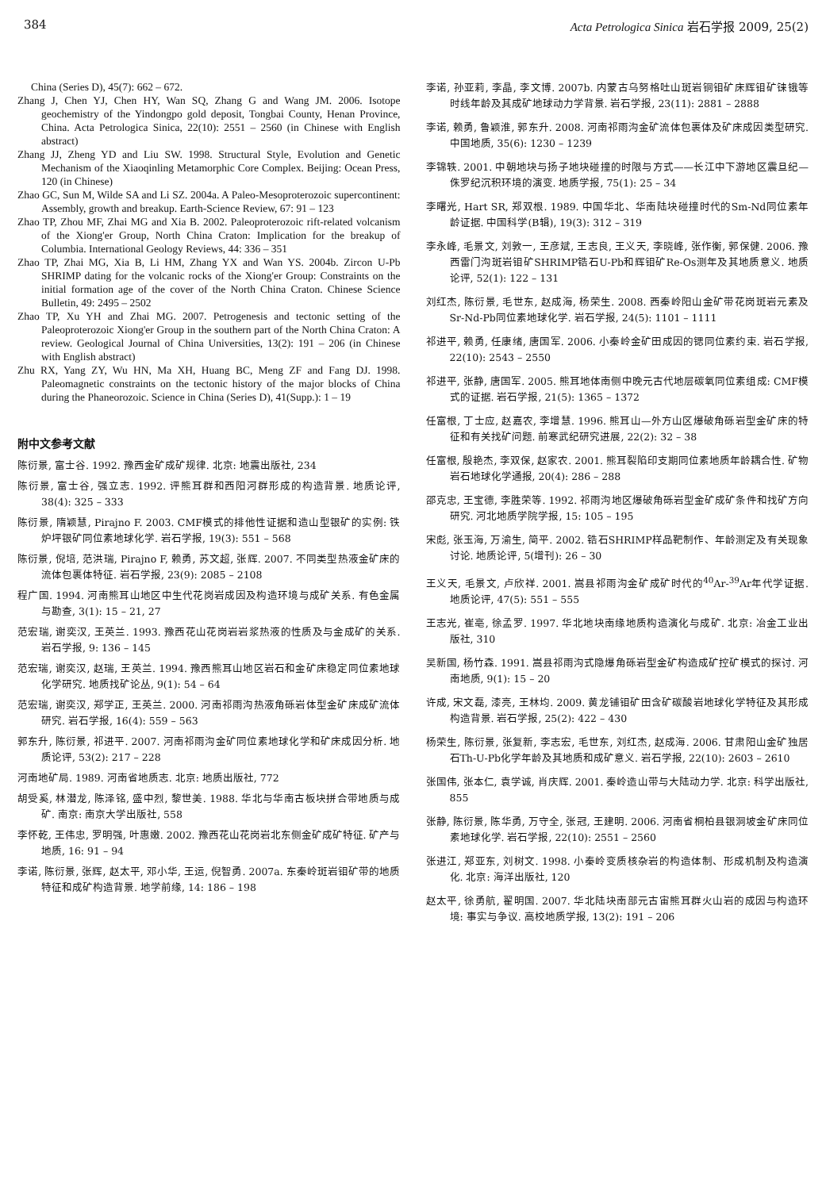384 Acta Petrologica Sinica 岩石学报 2009, 25(2)
China (Series D), 45(7): 662 – 672.
Zhang J, Chen YJ, Chen HY, Wan SQ, Zhang G and Wang JM. 2006. Isotope geochemistry of the Yindongpo gold deposit, Tongbai County, Henan Province, China. Acta Petrologica Sinica, 22(10): 2551 – 2560 (in Chinese with English abstract)
Zhang JJ, Zheng YD and Liu SW. 1998. Structural Style, Evolution and Genetic Mechanism of the Xiaoqinling Metamorphic Core Complex. Beijing: Ocean Press, 120 (in Chinese)
Zhao GC, Sun M, Wilde SA and Li SZ. 2004a. A Paleo-Mesoproterozoic supercontinent: Assembly, growth and breakup. Earth-Science Review, 67: 91 – 123
Zhao TP, Zhou MF, Zhai MG and Xia B. 2002. Paleoproterozoic rift-related volcanism of the Xiong'er Group, North China Craton: Implication for the breakup of Columbia. International Geology Reviews, 44: 336 – 351
Zhao TP, Zhai MG, Xia B, Li HM, Zhang YX and Wan YS. 2004b. Zircon U-Pb SHRIMP dating for the volcanic rocks of the Xiong'er Group: Constraints on the initial formation age of the cover of the North China Craton. Chinese Science Bulletin, 49: 2495 – 2502
Zhao TP, Xu YH and Zhai MG. 2007. Petrogenesis and tectonic setting of the Paleoproterozoic Xiong'er Group in the southern part of the North China Craton: A review. Geological Journal of China Universities, 13(2): 191 – 206 (in Chinese with English abstract)
Zhu RX, Yang ZY, Wu HN, Ma XH, Huang BC, Meng ZF and Fang DJ. 1998. Paleomagnetic constraints on the tectonic history of the major blocks of China during the Phaneorozoic. Science in China (Series D), 41(Supp.): 1 – 19
附中文参考文献
陈衍景, 富士谷. 1992. 豫西金矿成矿规律. 北京: 地震出版社, 234
陈衍景, 富士谷, 强立志. 1992. 评熊耳群和西阳河群形成的构造背景. 地质论评, 38(4): 325 – 333
陈衍景, 隋颖慧, Pirajno F. 2003. CMF模式的排他性证据和造山型银矿的实例: 铁炉坪银矿同位素地球化学. 岩石学报, 19(3): 551 – 568
陈衍景, 倪培, 范洪瑞, Pirajno F, 赖勇, 苏文超, 张辉. 2007. 不同类型热液金矿床的流体包裹体特征. 岩石学报, 23(9): 2085 – 2108
程广国. 1994. 河南熊耳山地区中生代花岗岩成因及构造环境与成矿关系. 有色金属与勘查, 3(1): 15 – 21, 27
范宏瑞, 谢奕汉, 王英兰. 1993. 豫西花山花岗岩岩浆热液的性质及与金成矿的关系. 岩石学报, 9: 136 – 145
范宏瑞, 谢奕汉, 赵瑞, 王英兰. 1994. 豫西熊耳山地区岩石和金矿床稳定同位素地球化学研究. 地质找矿论丛, 9(1): 54 – 64
范宏瑞, 谢奕汉, 郑学正, 王英兰. 2000. 河南祁雨沟热液角砾岩体型金矿床成矿流体研究. 岩石学报, 16(4): 559 – 563
郭东升, 陈衍景, 祁进平. 2007. 河南祁雨沟金矿同位素地球化学和矿床成因分析. 地质论评, 53(2): 217 – 228
河南地矿局. 1989. 河南省地质志. 北京: 地质出版社, 772
胡受奚, 林潜龙, 陈泽铭, 盛中烈, 黎世美. 1988. 华北与华南古板块拼合带地质与成矿. 南京: 南京大学出版社, 558
李怀乾, 王伟忠, 罗明强, 叶惠嫩. 2002. 豫西花山花岗岩北东侧金矿成矿特征. 矿产与地质, 16: 91 – 94
李诺, 陈衍景, 张辉, 赵太平, 邓小华, 王运, 倪智勇. 2007a. 东秦岭斑岩钼矿带的地质特征和成矿构造背景. 地学前缘, 14: 186 – 198
李诺, 孙亚莉, 李晶, 李文博. 2007b. 内蒙古乌努格吐山斑岩铜钼矿床辉钼矿铼锇等时线年龄及其成矿地球动力学背景. 岩石学报, 23(11): 2881 – 2888
李诺, 赖勇, 鲁颖淮, 郭东升. 2008. 河南祁雨沟金矿流体包裹体及矿床成因类型研究. 中国地质, 35(6): 1230 – 1239
李锦轶. 2001. 中朝地块与扬子地块碰撞的时限与方式——长江中下游地区震旦纪—侏罗纪沉积环境的演变. 地质学报, 75(1): 25 – 34
李曙光, Hart SR, 郑双根. 1989. 中国华北、华南陆块碰撞时代的Sm-Nd同位素年龄证据. 中国科学(B辑), 19(3): 312 – 319
李永峰, 毛景文, 刘敦一, 王彦斌, 王志良, 王义天, 李晓峰, 张作衡, 郭保健. 2006. 豫西雷门沟斑岩钼矿SHRIMP锆石U-Pb和辉钼矿Re-Os测年及其地质意义. 地质论评, 52(1): 122 – 131
刘红杰, 陈衍景, 毛世东, 赵成海, 杨荣生. 2008. 西秦岭阳山金矿带花岗斑岩元素及Sr-Nd-Pb同位素地球化学. 岩石学报, 24(5): 1101 – 1111
祁进平, 赖勇, 任康绪, 唐国军. 2006. 小秦岭金矿田成因的锶同位素约束. 岩石学报, 22(10): 2543 – 2550
祁进平, 张静, 唐国军. 2005. 熊耳地体南侧中晚元古代地层碳氧同位素组成: CMF模式的证据. 岩石学报, 21(5): 1365 – 1372
任富根, 丁士应, 赵嘉农, 李增慧. 1996. 熊耳山—外方山区爆破角砾岩型金矿床的特征和有关找矿问题. 前寒武纪研究进展, 22(2): 32 – 38
任富根, 殷艳杰, 李双保, 赵家农. 2001. 熊耳裂陷印支期同位素地质年龄耦合性. 矿物岩石地球化学通报, 20(4): 286 – 288
邵克忠, 王宝德, 李胜荣等. 1992. 祁雨沟地区爆破角砾岩型金矿成矿条件和找矿方向研究. 河北地质学院学报, 15: 105 – 195
宋彪, 张玉海, 万渝生, 简平. 2002. 锆石SHRIMP样品靶制作、年龄测定及有关现象讨论. 地质论评, 5(增刊): 26 – 30
王义天, 毛景文, 卢欣祥. 2001. 嵩县祁雨沟金矿成矿时代的<sup>40</sup>Ar-<sup>39</sup>Ar年代学证据. 地质论评, 47(5): 551 – 555
王志光, 崔亳, 徐孟罗. 1997. 华北地块南缘地质构造演化与成矿. 北京: 冶金工业出版社, 310
吴新国, 杨竹森. 1991. 嵩县祁雨沟式隐爆角砾岩型金矿构造成矿控矿模式的探讨. 河南地质, 9(1): 15 – 20
许成, 宋文磊, 漆亮, 王林均. 2009. 黄龙铺钼矿田含矿碳酸岩地球化学特征及其形成构造背景. 岩石学报, 25(2): 422 – 430
杨荣生, 陈衍景, 张复新, 李志宏, 毛世东, 刘红杰, 赵成海. 2006. 甘肃阳山金矿独居石Th-U-Pb化学年龄及其地质和成矿意义. 岩石学报, 22(10): 2603 – 2610
张国伟, 张本仁, 袁学诚, 肖庆辉. 2001. 秦岭造山带与大陆动力学. 北京: 科学出版社, 855
张静, 陈衍景, 陈华勇, 万守全, 张冠, 王建明. 2006. 河南省桐柏县银洞坡金矿床同位素地球化学. 岩石学报, 22(10): 2551 – 2560
张进江, 郑亚东, 刘树文. 1998. 小秦岭变质核杂岩的构造体制、形成机制及构造演化. 北京: 海洋出版社, 120
赵太平, 徐勇航, 翟明国. 2007. 华北陆块南部元古宙熊耳群火山岩的成因与构造环境: 事实与争议. 高校地质学报, 13(2): 191 – 206